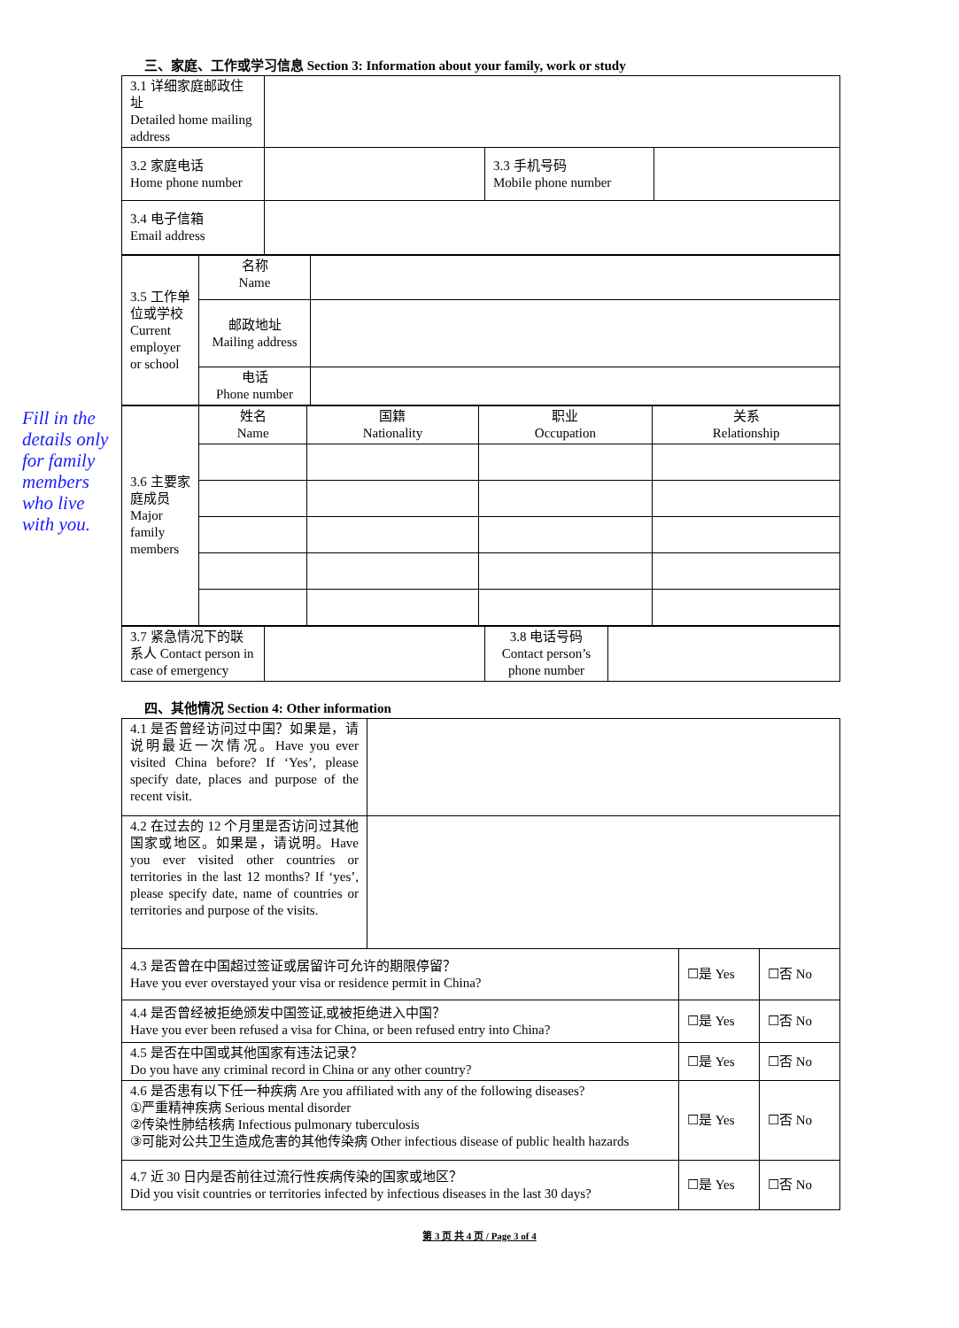Fill in the details only for family members who live with you.
三、家庭、工作或学习信息 Section 3: Information about your family, work or study
| 3.1 详细家庭邮政住址 Detailed home mailing address | | | |
| 3.2 家庭电话 Home phone number | | 3.3 手机号码 Mobile phone number | |
| 3.4 电子信箱 Email address | | | |
| 3.5 工作单位或学校 Current employer or school | 名称 Name | |
| | 邮政地址 Mailing address | |
| | 电话 Phone number | |
| 3.6 主要家庭成员 Major family members | 姓名 Name | 国籍 Nationality | 职业 Occupation | 关系 Relationship |
| 3.7 紧急情况下的联系人 Contact person in case of emergency | | 3.8 电话号码 Contact person’s phone number | |
四、其他情况 Section 4: Other information
| 4.1 是否曾经访问过中国？如果是，请说明最近一次情况。Have you ever visited China before? If ‘Yes’, please specify date, places and purpose of the recent visit. | | | |
| 4.2 在过去的 12 个月里是否访问过其他国家或地区。如果是，请说明。Have you ever visited other countries or territories in the last 12 months? If ‘yes’, please specify date, name of countries or territories and purpose of the visits. | | | |
| 4.3 是否曾在中国超过签证或居留许可允许的期限停留？ Have you ever overstayed your visa or residence permit in China? | | ☐是 Yes | ☐否 No |
| 4.4 是否曾经被拒绝颁发中国签证,或被拒绝进入中国？ Have you ever been refused a visa for China, or been refused entry into China? | | ☐是 Yes | ☐否 No |
| 4.5 是否在中国或其他国家有违法记录？ Do you have any criminal record in China or any other country? | | ☐是 Yes | ☐否 No |
| 4.6 是否患有以下任一种疾病 Are you affiliated with any of the following diseases? ①严重精神疾病 Serious mental disorder ②传染性肺结核病 Infectious pulmonary tuberculosis ③可能对公共卫生造成危害的其他传染病 Other infectious disease of public health hazards | | ☐是 Yes | ☐否 No |
| 4.7 近 30 日内是否前往过流行性疾病传染的国家或地区？ Did you visit countries or territories infected by infectious diseases in the last 30 days? | | ☐是 Yes | ☐否 No |
第 3 页 共 4 页 / Page 3 of 4